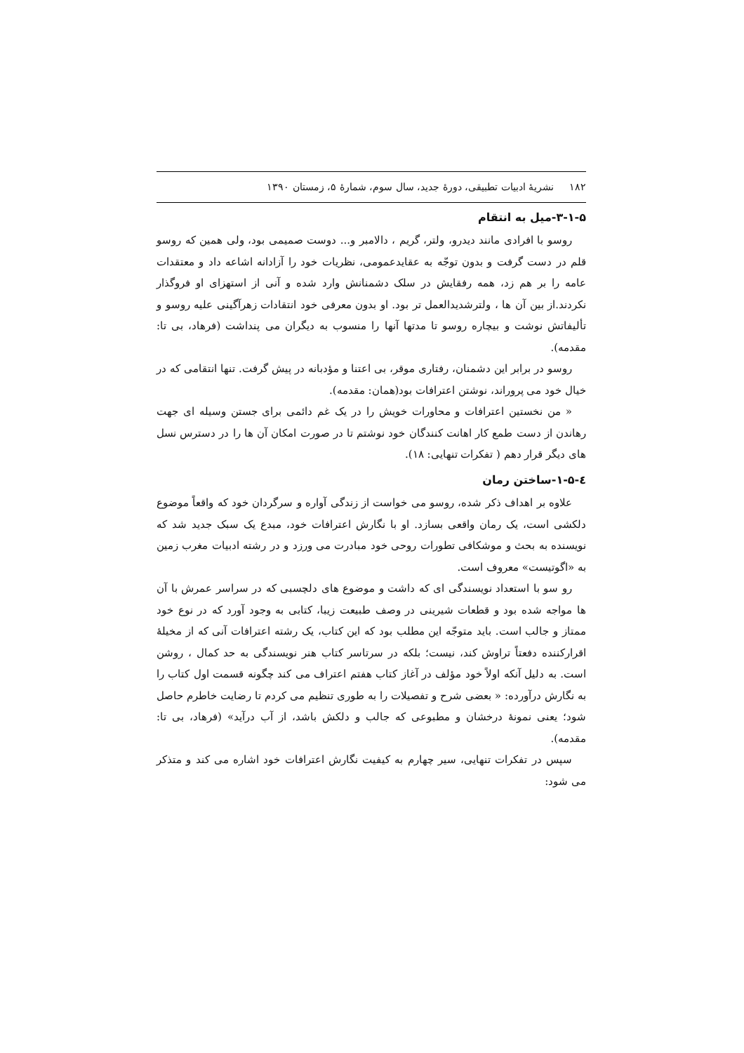۱۸۲ نشریهٔ ادبیات تطبیقی، دورهٔ جدید، سال سوم، شمارهٔ ۵، زمستان ۱۳۹۰
۳-۱-۵-میل به انتقام
روسو با افرادی مانند دیدرو، ولتر، گریم ، دالامبر و... دوست صمیمی بود، ولی همین که روسو قلم در دست گرفت و بدون توجّه به عقایدعمومی، نظریات خود را آزادانه اشاعه داد و معتقدات عامه را بر هم زد، همه رفقایش در سلک دشمنانش وارد شده و آنی از استهزای او فروگذار نکردند.از بین آن ها ، ولترشدیدالعمل تر بود. او بدون معرفی خود انتقادات زهرآگینی علیه روسو و تألیفاتش نوشت و بیچاره روسو تا مدتها آنها را منسوب به دیگران می پنداشت (فرهاد، بی تا: مقدمه).
روسو در برابر این دشمنان، رفتاری موقر، بی اعتنا و مؤدبانه در پیش گرفت. تنها انتقامی که در خیال خود می پروراند، نوشتن اعترافات بود(همان: مقدمه).
« من نخستین اعترافات و محاورات خویش را در یک غم دائمی برای جستن وسیله ای جهت رهاندن از دست طمع کار اهانت کنندگان خود نوشتم تا در صورت امکان آن ها را در دسترس نسل های دیگر قرار دهم ( تفکرات تنهایی: ۱۸).
٤-۱-۵-ساختن رمان
علاوه بر اهداف ذکر شده، روسو می خواست از زندگی آواره و سرگردان خود که واقعاً موضوع دلکشی است، یک رمان واقعی بسازد. او با نگارش اعترافات خود، مبدع یک سبک جدید شد که نویسنده به بحث و موشکافی تطورات روحی خود مبادرت می ورزد و در رشته ادبیات مغرب زمین به «اگوتیست» معروف است.
رو سو با استعداد نویسندگی ای که داشت و موضوع های دلچسبی که در سراسر عمرش با آن ها مواجه شده بود و قطعات شیرینی در وصف طبیعت زیبا، کتابی به وجود آورد که در نوع خود ممتاز و جالب است. باید متوجّه این مطلب بود که این کتاب، یک رشته اعترافات آنی که از مخیلهٔ اقرارکننده دفعتاً تراوش کند، نیست؛ بلکه در سرتاسر کتاب هنر نویسندگی به حد کمال ، روشن است. به دلیل آنکه اولاً خود مؤلف در آغاز کتاب هفتم اعتراف می کند چگونه قسمت اول کتاب را به نگارش درآورده: « بعضی شرح و تفصیلات را به طوری تنظیم می کردم تا رضایت خاطرم حاصل شود؛ یعنی نمونهٔ درخشان و مطبوعی که جالب و دلکش باشد، از آب درآید» (فرهاد، بی تا: مقدمه).
سپس در تفکرات تنهایی، سیر چهارم به کیفیت نگارش اعترافات خود اشاره می کند و متذکر می شود: